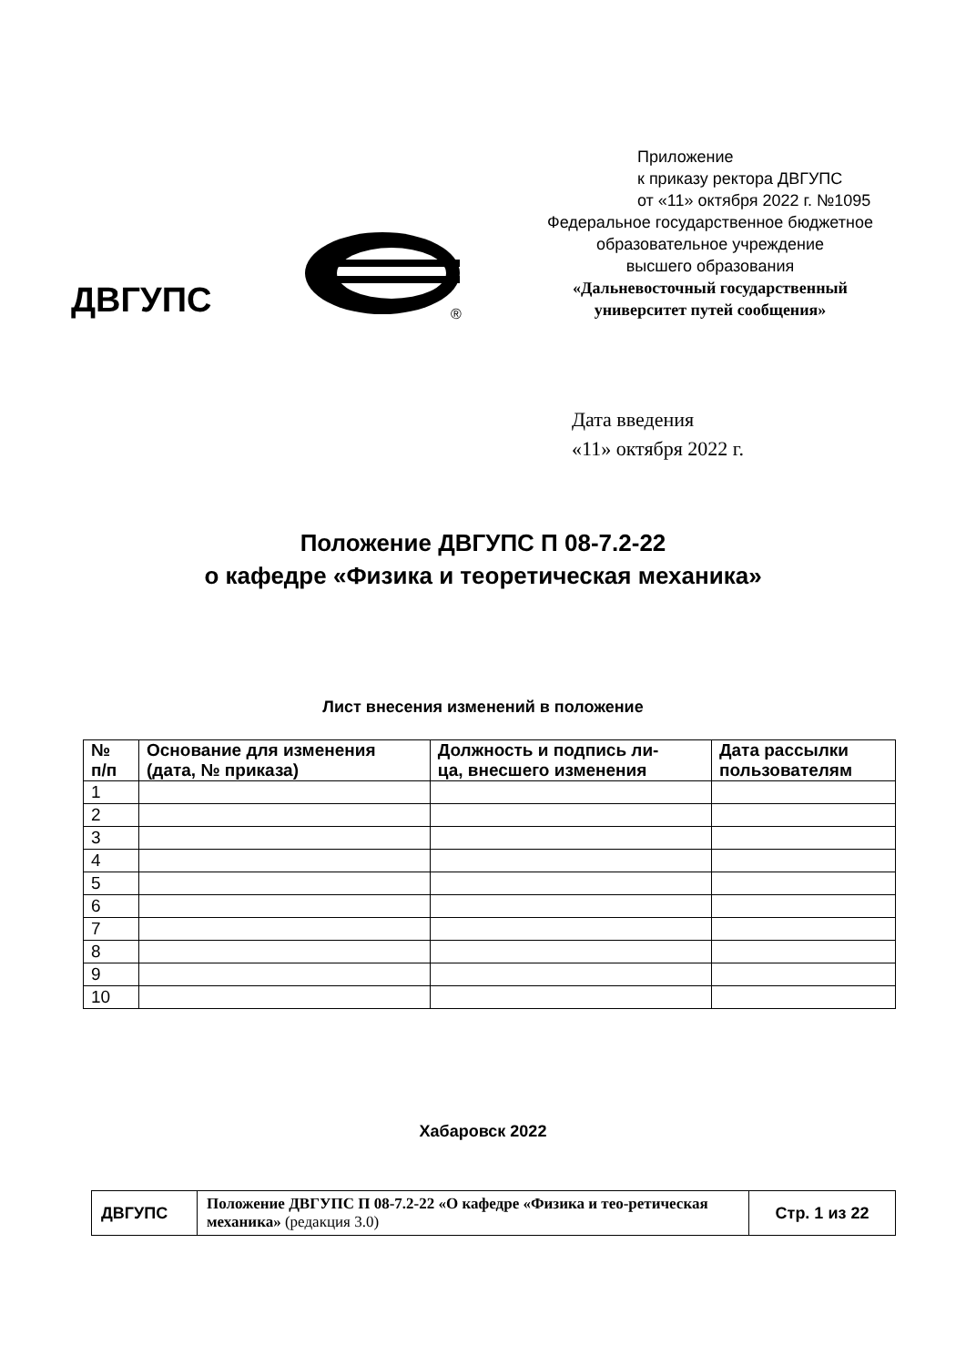Приложение
к приказу ректора ДВГУПС
от «11» октября 2022 г. №1095
Федеральное государственное бюджетное
образовательное учреждение
высшего образования
«Дальневосточный государственный
университет путей сообщения»
ДВГУПС
®
Дата введения
«11» октября 2022 г.
Положение ДВГУПС П 08-7.2-22
о кафедре «Физика и теоретическая механика»
Лист внесения изменений в положение
| № п/п | Основание для изменения (дата, № приказа) | Должность и подпись ли- ца, внесшего изменения | Дата рассылки пользователям |
| --- | --- | --- | --- |
| 1 | | | |
| 2 | | | |
| 3 | | | |
| 4 | | | |
| 5 | | | |
| 6 | | | |
| 7 | | | |
| 8 | | | |
| 9 | | | |
| 10 | | | |
Хабаровск 2022
| ДВГУПС | Положение ДВГУПС П 08-7.2-22 «О кафедре «Физика и тео-ретическая механика» (редакция 3.0) | Стр. 1 из 22 |